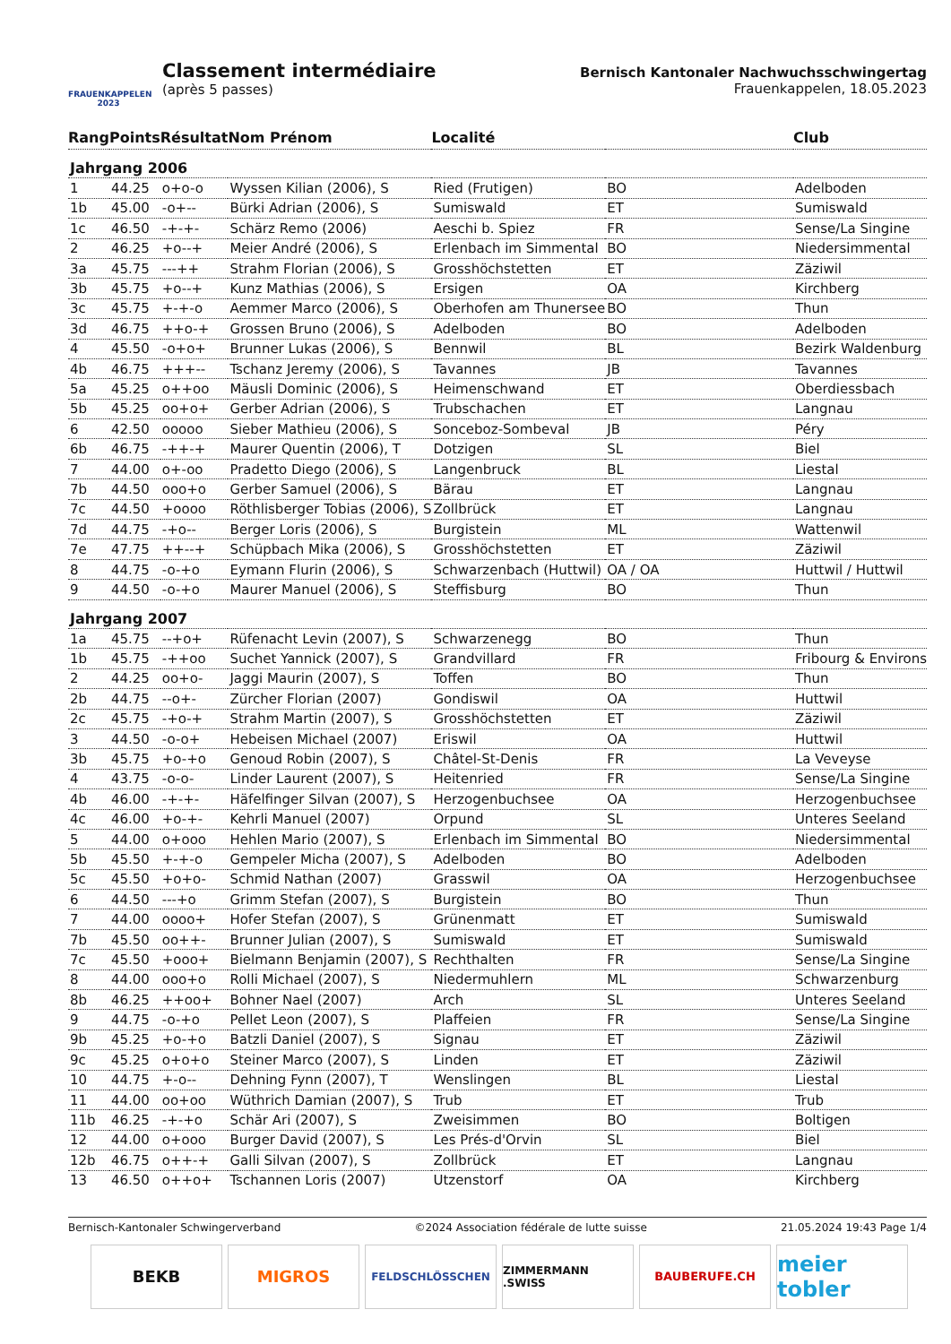FRAUENKAPPELEN 2023
Classement intermédiaire
(après 5 passes)
Bernisch Kantonaler Nachwuchsschwingertag
Frauenkappelen, 18.05.2023
| Rang | Points | Résultat | Nom Prénom | Localité | | Club |
| --- | --- | --- | --- | --- | --- | --- |
| Jahrgang 2006 | | | | | | |
| 1 | 44.25 | o+o-o | Wyssen Kilian (2006), S | Ried (Frutigen) | BO | Adelboden |
| 1b | 45.00 | -o+-- | Bürki Adrian (2006), S | Sumiswald | ET | Sumiswald |
| 1c | 46.50 | -+-+- | Schärz Remo (2006) | Aeschi b. Spiez | FR | Sense/La Singine |
| 2 | 46.25 | +o--+ | Meier André (2006), S | Erlenbach im Simmental | BO | Niedersimmental |
| 3a | 45.75 | ---++ | Strahm Florian (2006), S | Grosshöchstetten | ET | Zäziwil |
| 3b | 45.75 | +o--+ | Kunz Mathias (2006), S | Ersigen | OA | Kirchberg |
| 3c | 45.75 | +-+-o | Aemmer Marco (2006), S | Oberhofen am Thunersee | BO | Thun |
| 3d | 46.75 | ++o-+ | Grossen Bruno (2006), S | Adelboden | BO | Adelboden |
| 4 | 45.50 | -o+o+ | Brunner Lukas (2006), S | Bennwil | BL | Bezirk Waldenburg |
| 4b | 46.75 | +++-- | Tschanz Jeremy (2006), S | Tavannes | JB | Tavannes |
| 5a | 45.25 | o++oo | Mäusli Dominic (2006), S | Heimenschwand | ET | Oberdiessbach |
| 5b | 45.25 | oo+o+ | Gerber Adrian (2006), S | Trubschachen | ET | Langnau |
| 6 | 42.50 | ooooo | Sieber Mathieu (2006), S | Sonceboz-Sombeval | JB | Péry |
| 6b | 46.75 | -++-+ | Maurer Quentin (2006), T | Dotzigen | SL | Biel |
| 7 | 44.00 | o+-oo | Pradetto Diego (2006), S | Langenbruck | BL | Liestal |
| 7b | 44.50 | ooo+o | Gerber Samuel (2006), S | Bärau | ET | Langnau |
| 7c | 44.50 | +oooo | Röthlisberger Tobias (2006), S | Zollbrück | ET | Langnau |
| 7d | 44.75 | -+o-- | Berger Loris (2006), S | Burgistein | ML | Wattenwil |
| 7e | 47.75 | ++--+ | Schüpbach Mika (2006), S | Grosshöchstetten | ET | Zäziwil |
| 8 | 44.75 | -o-+o | Eymann Flurin (2006), S | Schwarzenbach (Huttwil) | OA / OA | Huttwil / Huttwil |
| 9 | 44.50 | -o-+o | Maurer Manuel (2006), S | Steffisburg | BO | Thun |
| Jahrgang 2007 | | | | | | |
| 1a | 45.75 | --+o+ | Rüfenacht Levin (2007), S | Schwarzenegg | BO | Thun |
| 1b | 45.75 | -++oo | Suchet Yannick (2007), S | Grandvillard | FR | Fribourg & Environs |
| 2 | 44.25 | oo+o- | Jaggi Maurin (2007), S | Toffen | BO | Thun |
| 2b | 44.75 | --o+- | Zürcher Florian (2007) | Gondiswil | OA | Huttwil |
| 2c | 45.75 | -+o-+ | Strahm Martin (2007), S | Grosshöchstetten | ET | Zäziwil |
| 3 | 44.50 | -o-o+ | Hebeisen Michael (2007) | Eriswil | OA | Huttwil |
| 3b | 45.75 | +o-+o | Genoud Robin (2007), S | Châtel-St-Denis | FR | La Veveyse |
| 4 | 43.75 | -o-o- | Linder Laurent (2007), S | Heitenried | FR | Sense/La Singine |
| 4b | 46.00 | -+-+- | Häfelfinger Silvan (2007), S | Herzogenbuchsee | OA | Herzogenbuchsee |
| 4c | 46.00 | +o-+- | Kehrli Manuel (2007) | Orpund | SL | Unteres Seeland |
| 5 | 44.00 | o+ooo | Hehlen Mario (2007), S | Erlenbach im Simmental | BO | Niedersimmental |
| 5b | 45.50 | +-+-o | Gempeler Micha (2007), S | Adelboden | BO | Adelboden |
| 5c | 45.50 | +o+o- | Schmid Nathan (2007) | Grasswil | OA | Herzogenbuchsee |
| 6 | 44.50 | ---+o | Grimm Stefan (2007), S | Burgistein | BO | Thun |
| 7 | 44.00 | oooo+ | Hofer Stefan (2007), S | Grünenmatt | ET | Sumiswald |
| 7b | 45.50 | oo++- | Brunner Julian (2007), S | Sumiswald | ET | Sumiswald |
| 7c | 45.50 | +ooo+ | Bielmann Benjamin (2007), S | Rechthalten | FR | Sense/La Singine |
| 8 | 44.00 | ooo+o | Rolli Michael (2007), S | Niedermuhlern | ML | Schwarzenburg |
| 8b | 46.25 | ++oo+ | Bohner Nael (2007) | Arch | SL | Unteres Seeland |
| 9 | 44.75 | -o-+o | Pellet Leon (2007), S | Plaffeien | FR | Sense/La Singine |
| 9b | 45.25 | +o-+o | Batzli Daniel (2007), S | Signau | ET | Zäziwil |
| 9c | 45.25 | o+o+o | Steiner Marco (2007), S | Linden | ET | Zäziwil |
| 10 | 44.75 | +-o-- | Dehning Fynn (2007), T | Wenslingen | BL | Liestal |
| 11 | 44.00 | oo+oo | Wüthrich Damian (2007), S | Trub | ET | Trub |
| 11b | 46.25 | -+-+o | Schär Ari (2007), S | Zweisimmen | BO | Boltigen |
| 12 | 44.00 | o+ooo | Burger David (2007), S | Les Prés-d'Orvin | SL | Biel |
| 12b | 46.75 | o++-+ | Galli Silvan (2007), S | Zollbrück | ET | Langnau |
| 13 | 46.50 | o++o+ | Tschannen Loris (2007) | Utzenstorf | OA | Kirchberg |
Bernisch-Kantonaler Schwingerverband ©2024 Association fédérale de lutte suisse 21.05.2024 19:43 Page 1/4
BEKB MIGROS
FELDSCHLÖSSCHEN ZIMMERMANN .SWISS BAUBERUFE.CH
meier tobler